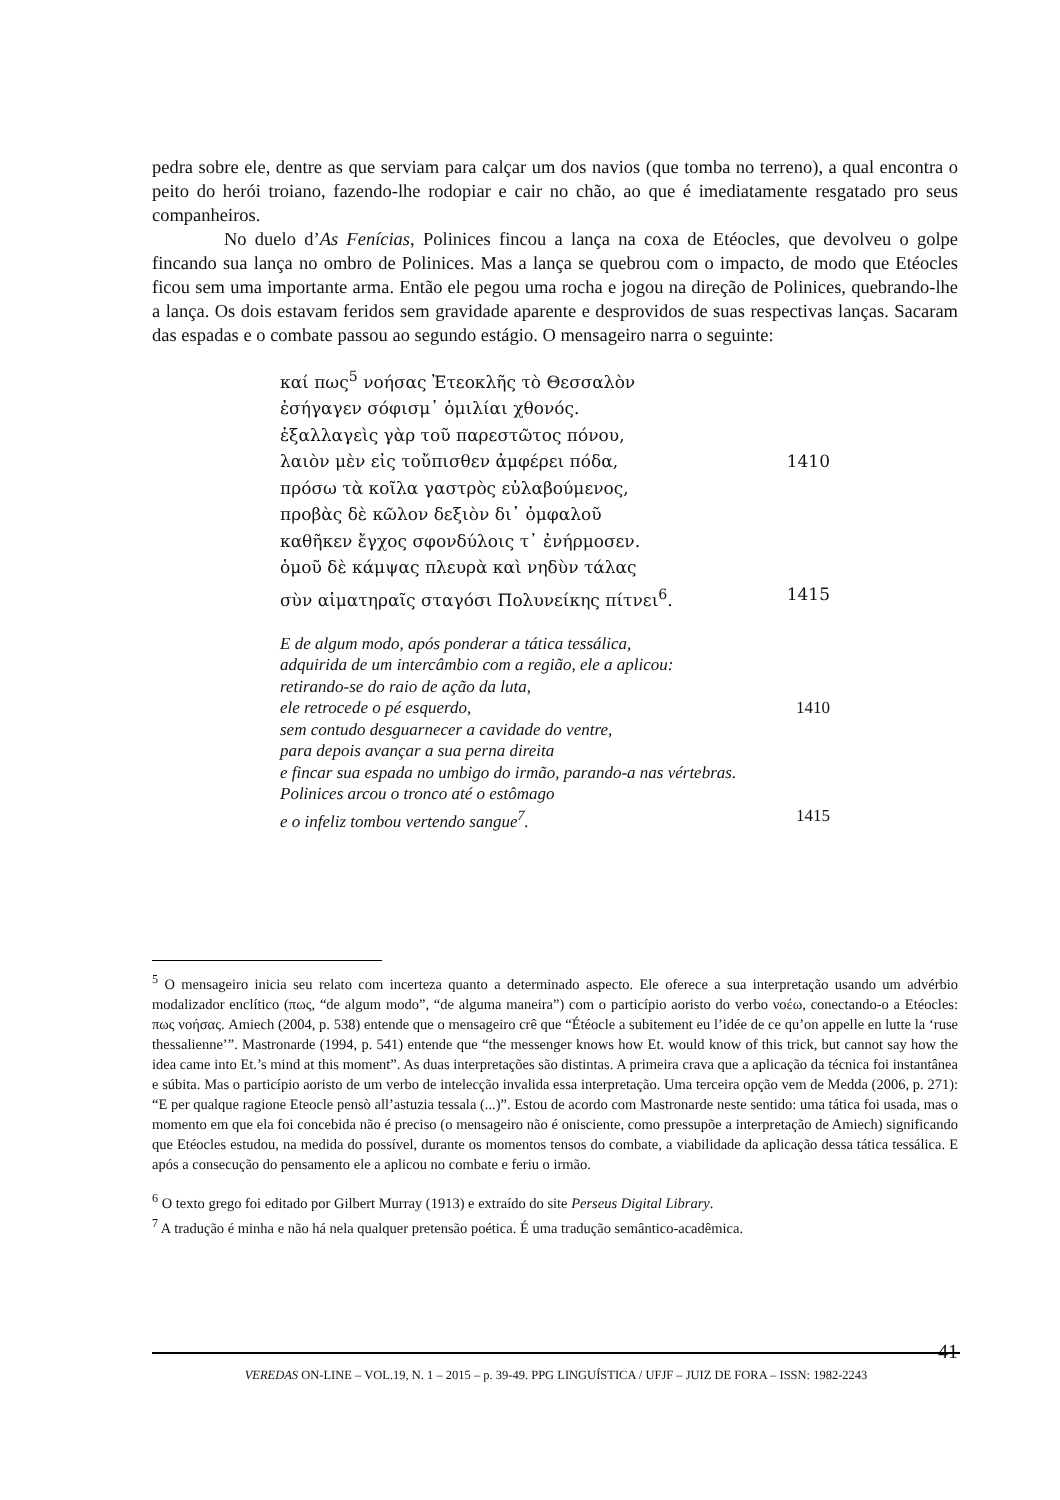pedra sobre ele, dentre as que serviam para calçar um dos navios (que tomba no terreno), a qual encontra o peito do herói troiano, fazendo-lhe rodopiar e cair no chão, ao que é imediatamente resgatado pro seus companheiros.
No duelo d’As Fenícias, Polinices fincou a lança na coxa de Etéocles, que devolveu o golpe fincando sua lança no ombro de Polinices. Mas a lança se quebrou com o impacto, de modo que Etéocles ficou sem uma importante arma. Então ele pegou uma rocha e jogou na direção de Polinices, quebrando-lhe a lança. Os dois estavam feridos sem gravidade aparente e desprovidos de suas respectivas lanças. Sacaram das espadas e o combate passou ao segundo estágio. O mensageiro narra o seguinte:
καί πως<sup>5</sup> νοήσας Ἐτεοκλῆς τὸ Θεσσαλὸν
ἐσήγαγεν σόφισμ᾽ ὁμιλίαι χθονός.
ἐξαλλαγεὶς γὰρ τοῦ παρεστῶτος πόνου,
λαιὸν μὲν εἰς τοὔπισθεν ἀμφέρει πόδα, 1410
πρόσω τὰ κοῖλα γαστρὸς εὐλαβούμενος,
προβὰς δὲ κῶλον δεξιὸν δι᾽ ὀμφαλοῦ
καθῆκεν ἔγχος σφονδύλοις τ᾽ ἐνήρμοσεν.
ὁμοῦ δὲ κάμψας πλευρὰ καὶ νηδὺν τάλας
σὺν αἱματηραῖς σταγόσι Πολυνείκης πίτνει<sup>6</sup>. 1415
E de algum modo, após ponderar a tática tessálica,
adquirida de um intercâmbio com a região, ele a aplicou:
retirando-se do raio de ação da luta,
ele retrocede o pé esquerdo, 1410
sem contudo desguarnecer a cavidade do ventre,
para depois avançar a sua perna direita
e fincar sua espada no umbigo do irmão, parando-a nas vértebras.
Polinices arcou o tronco até o estômago
e o infeliz tombou vertendo sangue<sup>7</sup>. 1415
<sup>5</sup> O mensageiro inicia seu relato com incerteza quanto a determinado aspecto. Ele oferece a sua interpretação usando um advérbio modalizador enclítico (πως, “de algum modo”, “de alguma maneira”) com o particípio aoristo do verbo νοέω, conectando-o a Etéocles: πως νοήσας. Amiech (2004, p. 538) entende que o mensageiro crê que “Étéocle a subitement eu l’idée de ce qu’on appelle en lutte la ‘ruse thessalienne’”. Mastronarde (1994, p. 541) entende que “the messenger knows how Et. would know of this trick, but cannot say how the idea came into Et.’s mind at this moment”. As duas interpretações são distintas. A primeira crava que a aplicação da técnica foi instantânea e súbita. Mas o particípio aoristo de um verbo de intelecção invalida essa interpretação. Uma terceira opção vem de Medda (2006, p. 271): “E per qualque ragione Eteocle pensò all’astuzia tessala (...)”. Estou de acordo com Mastronarde neste sentido: uma tática foi usada, mas o momento em que ela foi concebida não é preciso (o mensageiro não é onisciente, como pressupõe a interpretação de Amiech) significando que Etéocles estudou, na medida do possível, durante os momentos tensos do combate, a viabilidade da aplicação dessa tática tessálica. E após a consecução do pensamento ele a aplicou no combate e feriu o irmão.
<sup>6</sup> O texto grego foi editado por Gilbert Murray (1913) e extraído do site Perseus Digital Library.
<sup>7</sup> A tradução é minha e não há nela qualquer pretensão poética. É uma tradução semântico-acadêmica.
41 VEREDAS ON-LINE – VOL.19, N. 1 – 2015 – p. 39-49. PPG LINGUÍSTICA / UFJF – JUIZ DE FORA – ISSN: 1982-2243